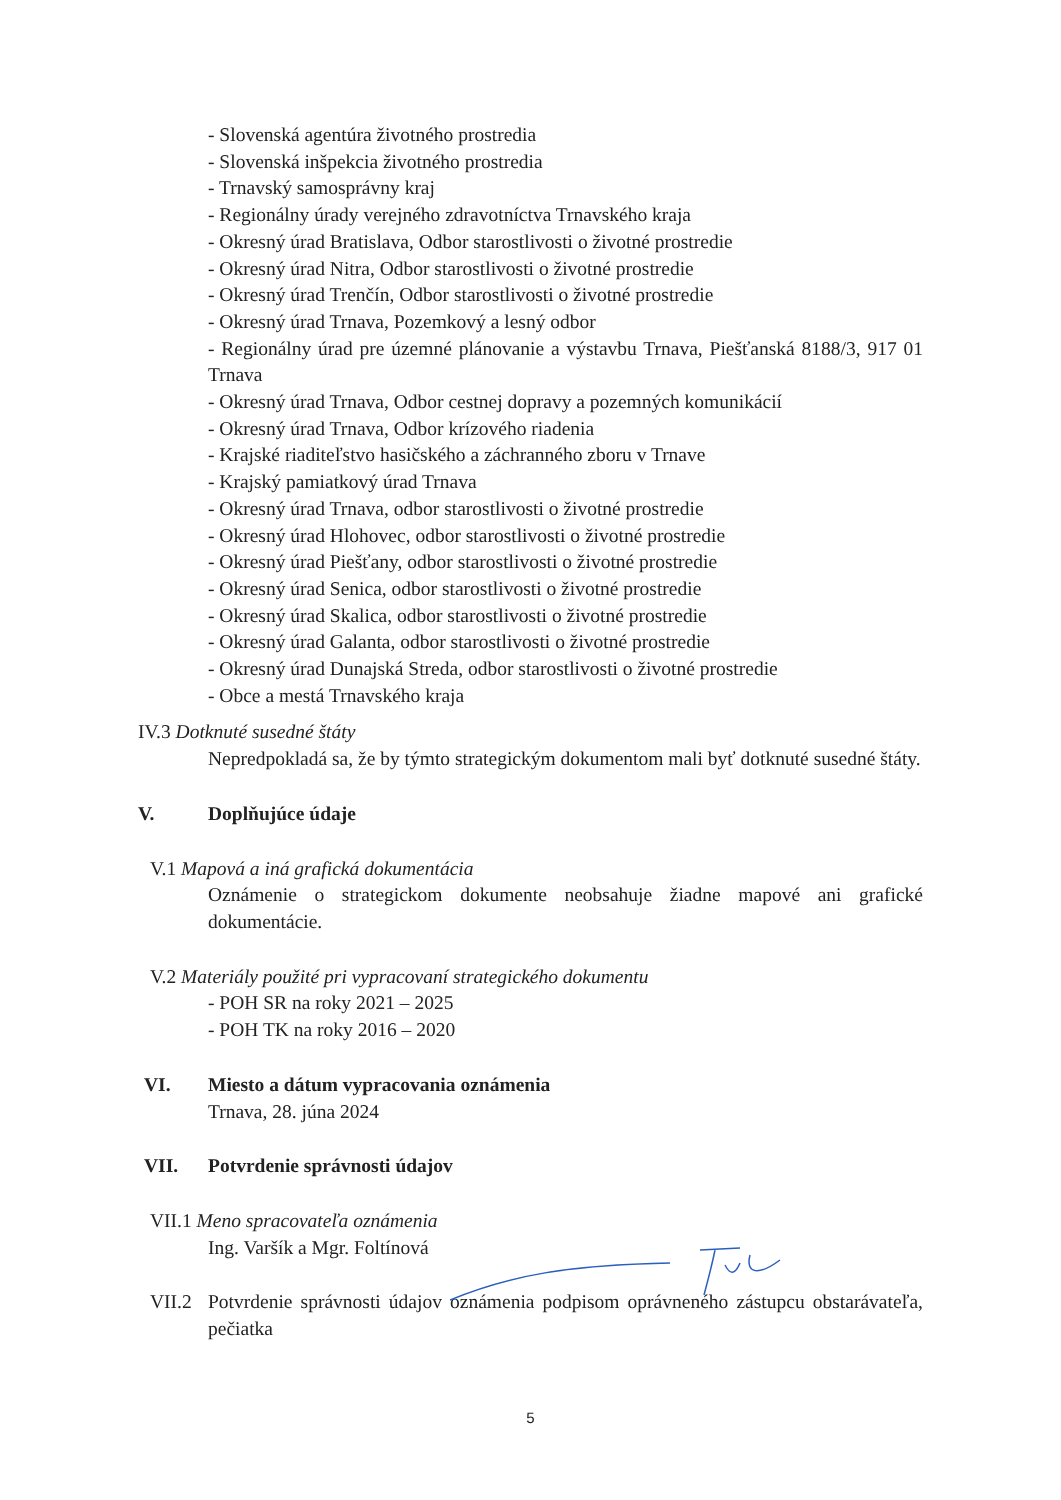- Slovenská agentúra životného prostredia
- Slovenská inšpekcia životného prostredia
- Trnavský samosprávny kraj
- Regionálny úrady verejného zdravotníctva Trnavského kraja
- Okresný úrad Bratislava, Odbor starostlivosti o životné prostredie
- Okresný úrad Nitra, Odbor starostlivosti o životné prostredie
- Okresný úrad Trenčín, Odbor starostlivosti o životné prostredie
- Okresný úrad Trnava, Pozemkový a lesný odbor
- Regionálny úrad pre územné plánovanie a výstavbu Trnava, Piešťanská 8188/3, 917 01 Trnava
- Okresný úrad Trnava, Odbor cestnej dopravy a pozemných komunikácií
- Okresný úrad Trnava, Odbor krízového riadenia
- Krajské riaditeľstvo hasičského a záchranného zboru v Trnave
- Krajský pamiatkový úrad Trnava
- Okresný úrad Trnava, odbor starostlivosti o životné prostredie
- Okresný úrad Hlohovec, odbor starostlivosti o životné prostredie
- Okresný úrad Piešťany, odbor starostlivosti o životné prostredie
- Okresný úrad Senica, odbor starostlivosti o životné prostredie
- Okresný úrad Skalica, odbor starostlivosti o životné prostredie
- Okresný úrad Galanta, odbor starostlivosti o životné prostredie
- Okresný úrad Dunajská Streda, odbor starostlivosti o životné prostredie
- Obce a mestá Trnavského kraja
IV.3 Dotknuté susedné štáty
Nepredpokladá sa, že by týmto strategickým dokumentom mali byť dotknuté susedné štáty.
V. Doplňujúce údaje
V.1 Mapová a iná grafická dokumentácia
Oznámenie o strategickom dokumente neobsahuje žiadne mapové ani grafické dokumentácie.
V.2 Materiály použité pri vypracovaní strategického dokumentu
- POH SR na roky 2021 – 2025
- POH TK na roky 2016 – 2020
VI. Miesto a dátum vypracovania oznámenia
Trnava, 28. júna 2024
VII. Potvrdenie správnosti údajov
VII.1 Meno spracovateľa oznámenia
Ing. Varšík a Mgr. Foltínová
VII.2
Potvrdenie správnosti údajov oznámenia podpisom oprávneného zástupcu obstarávateľa, pečiatka
5